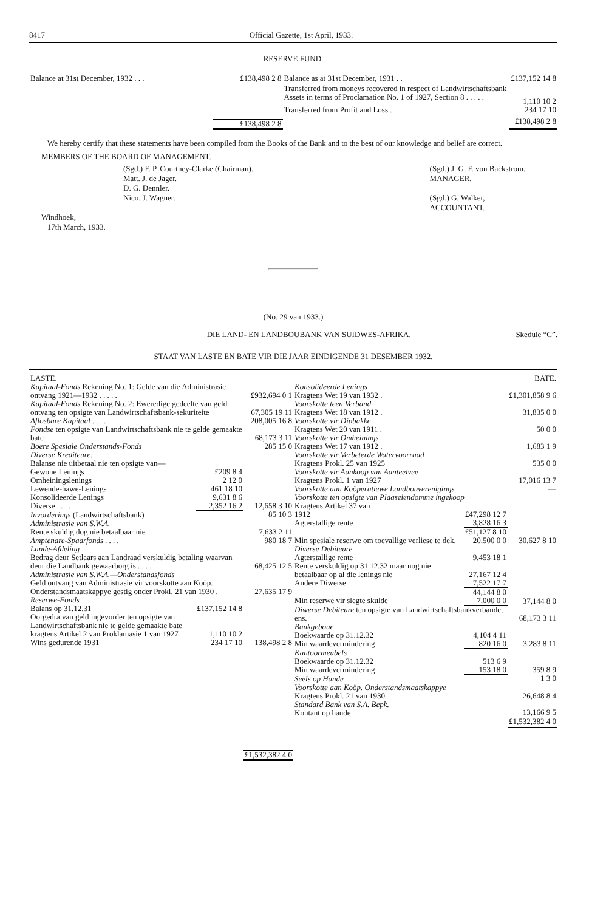8417 Official Gazette, 1st April, 1933.
RESERVE FUND.
| Balance at 31st December, 1932 . . . | £138,498 2 8 |
| | £138,498 2 8 |
| Balance as at 31st December, 1931 . . | £137,152 14 8 |
| Transferred from moneys recovered in respect of Landwirtschaftsbank Assets in terms of Proclamation No. 1 of 1927, Section 8 . . . . . | 1,110 10 2 |
| Transferred from Profit and Loss . . | 234 17 10 |
| | £138,498 2 8 |
We hereby certify that these statements have been compiled from the Books of the Bank and to the best of our knowledge and belief are correct.
MEMBERS OF THE BOARD OF MANAGEMENT.
(Sgd.) F. P. Courtney-Clarke (Chairman).
Matt. J. de Jager.
D. G. Dennler.
Nico. J. Wagner.
(Sgd.) J. G. F. von Backstrom,
MANAGER.
(Sgd.) G. Walker,
ACCOUNTANT.
Windhoek,
17th March, 1933.
(No. 29 van 1933.)
DIE LAND- EN LANDBOUBANK VAN SUIDWES-AFRIKA. Skedule “C”.
STAAT VAN LASTE EN BATE VIR DIE JAAR EINDIGENDE 31 DESEMBER 1932.
| LASTE. | | |
| Kapitaal-Fonds Rekening No. 1: Gelde van die Administrasie ontvang 1921—1932 . . . . . | | £932,694 0 1 |
| Kapitaal-Fonds Rekening No. 2: Eweredige gedeelte van geld ontvang ten opsigte van Landwirtschaftsbank-sekuriteite | | 67,305 19 11 |
| Aflosbare Kapitaal . . . . . | | 208,005 16 8 |
| Fondse ten opsigte van Landwirtschaftsbank nie te gelde gemaakte bate | | 68,173 3 11 |
| Boere Spesiale Onderstands-Fonds | | 285 15 0 |
| Diverse Krediteure: Balanse nie uitbetaal nie ten opsigte van— | | |
| Gewone Lenings | £209 8 4 | |
| Omheiningslenings | 2 12 0 | |
| Lewende-hawe-Lenings | 461 18 10 | |
| Konsolideerde Lenings | 9,631 8 6 | |
| Diverse . . . . | 2,352 16 2 | 12,658 3 10 |
| Invorderings (Landwirtschaftsbank) | | 85 10 3 |
| Administrasie van S.W.A. Rente skuldig dog nie betaalbaar nie | | 7,633 2 11 |
| Amptenare-Spaarfonds . . . . | | 980 18 7 |
| Lande-Afdeling Bedrag deur Setlaars aan Landraad verskuldig betaling waarvan deur die Landbank gewaarborg is . . . . | | 68,425 12 5 |
| Administrasie van S.W.A.—Onderstandsfonds Geld ontvang van Administrasie vir voorskotte aan Koöp. Onderstandsmaatskappye gestig onder Prokl. 21 van 1930 . | | 27,635 17 9 |
| Reserwe-Fonds | | |
| Balans op 31.12.31 | £137,152 14 8 | |
| Oorgedra van geld ingevorder ten opsigte van Landwirtschaftsbank nie te gelde gemaakte bate kragtens Artikel 2 van Proklamasie 1 van 1927 | 1,110 10 2 | |
| Wins gedurende 1931 | 234 17 10 | 138,498 2 8 |
| | | £1,532,382 4 0 |
| | | BATE. |
| Konsolideerde Lenings Kragtens Wet 19 van 1932 . | | £1,301,858 9 6 |
| Voorskotte teen Verband Kragtens Wet 18 van 1912 . | | 31,835 0 0 |
| Voorskotte vir Dipbakke Kragtens Wet 20 van 1911 . | | 50 0 0 |
| Voorskotte vir Omheinings Kragtens Wet 17 van 1912 . | | 1,683 1 9 |
| Voorskotte vir Verbeterde Watervoorraad Kragtens Prokl. 25 van 1925 | | 535 0 0 |
| Voorskotte vir Aankoop van Aanteelvee Kragtens Prokl. 1 van 1927 | | 17,016 13 7 |
| Voorskotte aan Koöperatiewe Landbouverenigings | | — |
| Voorskotte ten opsigte van Plaaseiendomme ingekoop Kragtens Artikel 37 van | | |
| 1912 | £47,298 12 7 | |
| Agterstallige rente | 3,828 16 3 | |
| | £51,127 8 10 | |
| Min spesiale reserwe om toevallige verliese te dek. | 20,500 0 0 | 30,627 8 10 |
| Diverse Debiteure | | |
| Agterstallige rente | 9,453 18 1 | |
| Rente verskuldig op 31.12.32 maar nog nie betaalbaar op al die lenings nie | 27,167 12 4 | |
| Andere Diwerse | 7,522 17 7 | |
| | 44,144 8 0 | |
| Min reserwe vir slegte skulde | 7,000 0 0 | 37,144 8 0 |
| Diwerse Debiteure ten opsigte van Landwirtschaftsbankverbande, ens. | | 68,173 3 11 |
| Bankgeboue | | |
| Boekwaarde op 31.12.32 | 4,104 4 11 | |
| Min waardevermindering | 820 16 0 | 3,283 8 11 |
| Kantoormeubels | | |
| Boekwaarde op 31.12.32 | 513 6 9 | |
| Min waardevermindering | 153 18 0 | 359 8 9 |
| Seëls op Hande | | 1 3 0 |
| Voorskotte aan Koöp. Onderstandsmaatskappye Kragtens Prokl. 21 van 1930 | | 26,648 8 4 |
| Standard Bank van S.A. Bepk. Kontant op hande | | 13,166 9 5 |
| | | £1,532,382 4 0 |